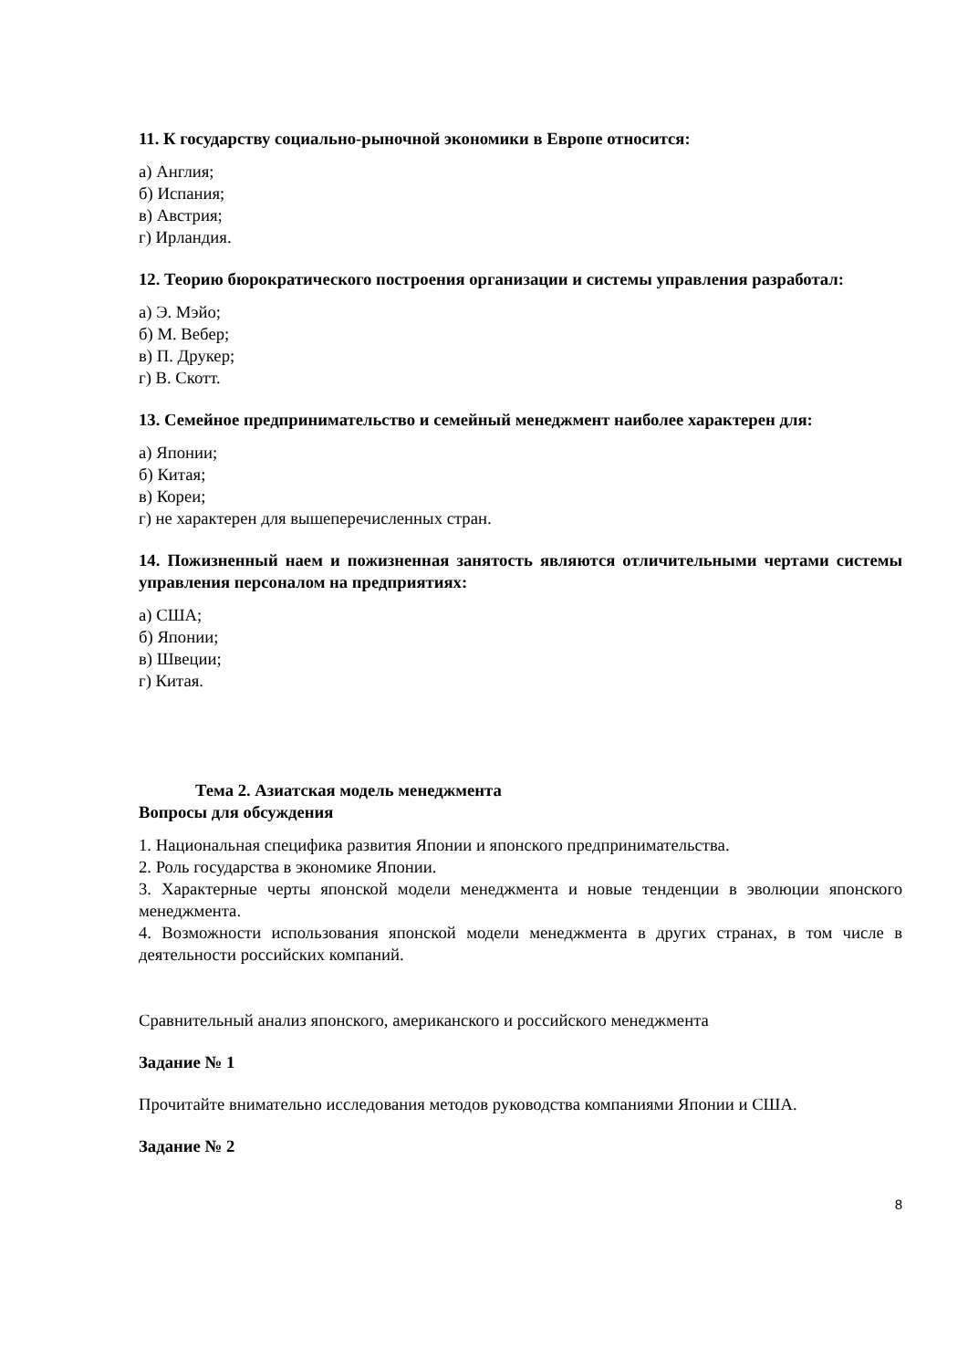11. К государству социально-рыночной экономики в Европе относится:
а) Англия;
б) Испания;
в) Австрия;
г) Ирландия.
12. Теорию бюрократического построения организации и системы управления разработал:
а) Э. Мэйо;
б) М. Вебер;
в) П. Друкер;
г) В. Скотт.
13. Семейное предпринимательство и семейный менеджмент наиболее характерен для:
а) Японии;
б) Китая;
в) Кореи;
г) не характерен для вышеперечисленных стран.
14. Пожизненный наем и пожизненная занятость являются отличительными чертами системы управления персоналом на предприятиях:
а) США;
б) Японии;
в) Швеции;
г) Китая.
Тема 2. Азиатская модель менеджмента
Вопросы для обсуждения
1. Национальная специфика развития Японии и японского предпринимательства.
2. Роль государства в экономике Японии.
3. Характерные черты японской модели менеджмента и новые тенденции в эволюции японского менеджмента.
4. Возможности использования японской модели менеджмента в других странах, в том числе в деятельности российских компаний.
Сравнительный анализ японского, американского и российского менеджмента
Задание № 1
Прочитайте внимательно исследования методов руководства компаниями Японии и США.
Задание № 2
8